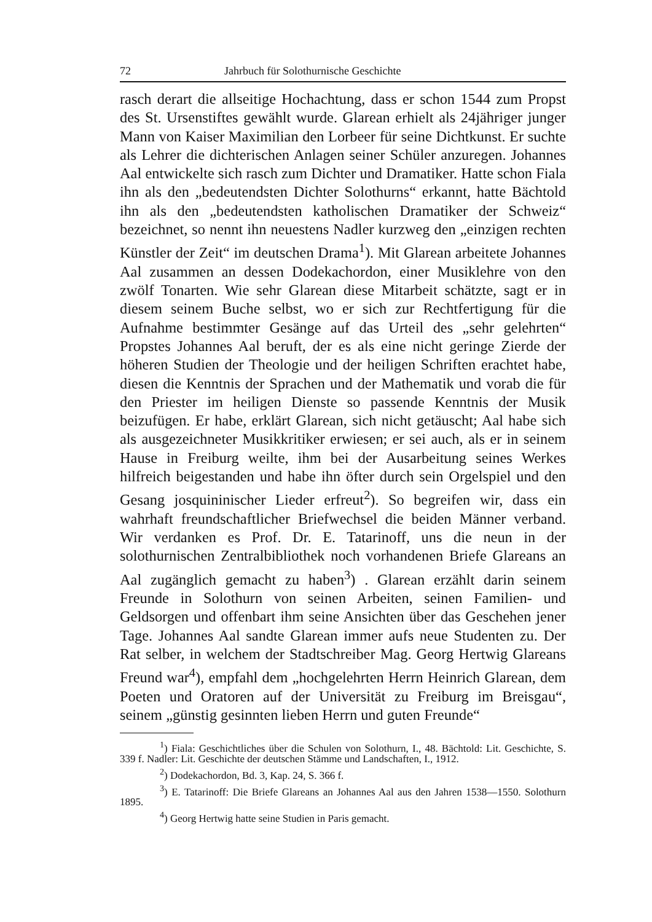72 Jahrbuch für Solothurnische Geschichte
rasch derart die allseitige Hochachtung, dass er schon 1544 zum Propst des St. Ursenstiftes gewählt wurde. Glarean erhielt als 24jähriger junger Mann von Kaiser Maximilian den Lorbeer für seine Dichtkunst. Er suchte als Lehrer die dichterischen Anlagen seiner Schüler anzuregen. Johannes Aal entwickelte sich rasch zum Dichter und Dramatiker. Hatte schon Fiala ihn als den „bedeutendsten Dichter Solothurns“ erkannt, hatte Bächtold ihn als den „bedeutendsten katholischen Dramatiker der Schweiz“ bezeichnet, so nennt ihn neuestens Nadler kurzweg den „einzigen rechten Künstler der Zeit“ im deutschen Drama<sup>1</sup>). Mit Glarean arbeitete Johannes Aal zusammen an dessen Dodekachordon, einer Musiklehre von den zwölf Tonarten. Wie sehr Glarean diese Mitarbeit schätzte, sagt er in diesem seinem Buche selbst, wo er sich zur Rechtfertigung für die Aufnahme bestimmter Gesänge auf das Urteil des „sehr gelehrten“ Propstes Johannes Aal beruft, der es als eine nicht geringe Zierde der höheren Studien der Theologie und der heiligen Schriften erachtet habe, diesen die Kenntnis der Sprachen und der Mathematik und vorab die für den Priester im heiligen Dienste so passende Kenntnis der Musik beizufügen. Er habe, erklärt Glarean, sich nicht getäuscht; Aal habe sich als ausgezeichneter Musikkritiker erwiesen; er sei auch, als er in seinem Hause in Freiburg weilte, ihm bei der Ausarbeitung seines Werkes hilfreich beigestanden und habe ihn öfter durch sein Orgelspiel und den Gesang josquininischer Lieder erfreut<sup>2</sup>). So begreifen wir, dass ein wahrhaft freundschaftlicher Briefwechsel die beiden Männer verband. Wir verdanken es Prof. Dr. E. Tatarinoff, uns die neun in der solothurnischen Zentralbibliothek noch vorhandenen Briefe Glareans an Aal zugänglich gemacht zu haben<sup>3</sup>) . Glarean erzählt darin seinem Freunde in Solothurn von seinen Arbeiten, seinen Familien- und Geldsorgen und offenbart ihm seine Ansichten über das Geschehen jener Tage. Johannes Aal sandte Glarean immer aufs neue Studenten zu. Der Rat selber, in welchem der Stadtschreiber Mag. Georg Hertwig Glareans Freund war<sup>4</sup>), empfahl dem „hochgelehrten Herrn Heinrich Glarean, dem Poeten und Oratoren auf der Universität zu Freiburg im Breisgau“, seinem „günstig gesinnten lieben Herrn und guten Freunde“
<sup>1</sup>) Fiala: Geschichtliches über die Schulen von Solothurn, I., 48. Bächtold: Lit. Geschichte, S. 339 f. Nadler: Lit. Geschichte der deutschen Stämme und Landschaften, I., 1912.
<sup>2</sup>) Dodekachordon, Bd. 3, Kap. 24, S. 366 f.
<sup>3</sup>) E. Tatarinoff: Die Briefe Glareans an Johannes Aal aus den Jahren 1538—1550. Solothurn 1895.
<sup>4</sup>) Georg Hertwig hatte seine Studien in Paris gemacht.